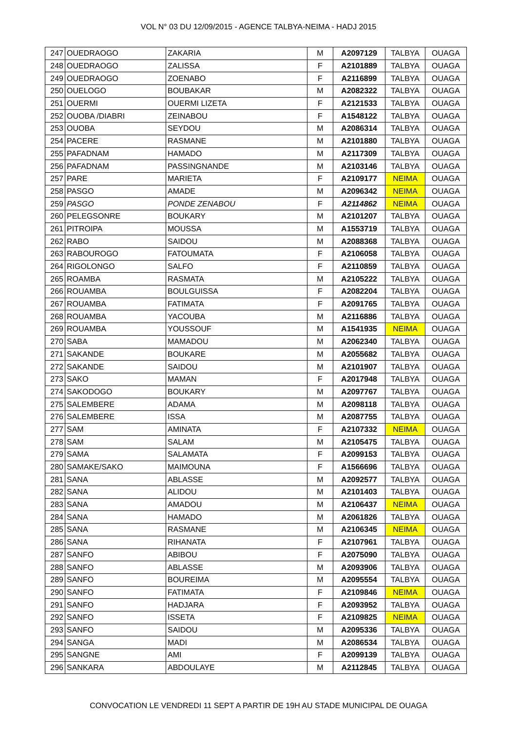VOL N° 03 DU 12/09/2015 - AGENCE TALBYA-NEIMA - HADJ 2015
| 247 | OUEDRAOGO | ZAKARIA | M | A2097129 | TALBYA | OUAGA |
| 248 | OUEDRAOGO | ZALISSA | F | A2101889 | TALBYA | OUAGA |
| 249 | OUEDRAOGO | ZOENABO | F | A2116899 | TALBYA | OUAGA |
| 250 | OUELOGO | BOUBAKAR | M | A2082322 | TALBYA | OUAGA |
| 251 | OUERMI | OUERMI LIZETA | F | A2121533 | TALBYA | OUAGA |
| 252 | OUOBA /DIABRI | ZEINABOU | F | A1548122 | TALBYA | OUAGA |
| 253 | OUOBA | SEYDOU | M | A2086314 | TALBYA | OUAGA |
| 254 | PACERE | RASMANE | M | A2101880 | TALBYA | OUAGA |
| 255 | PAFADNAM | HAMADO | M | A2117309 | TALBYA | OUAGA |
| 256 | PAFADNAM | PASSINGNANDE | M | A2103146 | TALBYA | OUAGA |
| 257 | PARE | MARIETA | F | A2109177 | NEIMA | OUAGA |
| 258 | PASGO | AMADE | M | A2096342 | NEIMA | OUAGA |
| 259 | PASGO | PONDE ZENABOU | F | A2114862 | NEIMA | OUAGA |
| 260 | PELEGSONRE | BOUKARY | M | A2101207 | TALBYA | OUAGA |
| 261 | PITROIPA | MOUSSA | M | A1553719 | TALBYA | OUAGA |
| 262 | RABO | SAIDOU | M | A2088368 | TALBYA | OUAGA |
| 263 | RABOUROGO | FATOUMATA | F | A2106058 | TALBYA | OUAGA |
| 264 | RIGOLONGO | SALFO | F | A2110859 | TALBYA | OUAGA |
| 265 | ROAMBA | RASMATA | M | A2105222 | TALBYA | OUAGA |
| 266 | ROUAMBA | BOULGUISSA | F | A2082204 | TALBYA | OUAGA |
| 267 | ROUAMBA | FATIMATA | F | A2091765 | TALBYA | OUAGA |
| 268 | ROUAMBA | YACOUBA | M | A2116886 | TALBYA | OUAGA |
| 269 | ROUAMBA | YOUSSOUF | M | A1541935 | NEIMA | OUAGA |
| 270 | SABA | MAMADOU | M | A2062340 | TALBYA | OUAGA |
| 271 | SAKANDE | BOUKARE | M | A2055682 | TALBYA | OUAGA |
| 272 | SAKANDE | SAIDOU | M | A2101907 | TALBYA | OUAGA |
| 273 | SAKO | MAMAN | F | A2017948 | TALBYA | OUAGA |
| 274 | SAKODOGO | BOUKARY | M | A2097767 | TALBYA | OUAGA |
| 275 | SALEMBERE | ADAMA | M | A2098118 | TALBYA | OUAGA |
| 276 | SALEMBERE | ISSA | M | A2087755 | TALBYA | OUAGA |
| 277 | SAM | AMINATA | F | A2107332 | NEIMA | OUAGA |
| 278 | SAM | SALAM | M | A2105475 | TALBYA | OUAGA |
| 279 | SAMA | SALAMATA | F | A2099153 | TALBYA | OUAGA |
| 280 | SAMAKE/SAKO | MAIMOUNA | F | A1566696 | TALBYA | OUAGA |
| 281 | SANA | ABLASSE | M | A2092577 | TALBYA | OUAGA |
| 282 | SANA | ALIDOU | M | A2101403 | TALBYA | OUAGA |
| 283 | SANA | AMADOU | M | A2106437 | NEIMA | OUAGA |
| 284 | SANA | HAMADO | M | A2061826 | TALBYA | OUAGA |
| 285 | SANA | RASMANE | M | A2106345 | NEIMA | OUAGA |
| 286 | SANA | RIHANATA | F | A2107961 | TALBYA | OUAGA |
| 287 | SANFO | ABIBOU | F | A2075090 | TALBYA | OUAGA |
| 288 | SANFO | ABLASSE | M | A2093906 | TALBYA | OUAGA |
| 289 | SANFO | BOUREIMA | M | A2095554 | TALBYA | OUAGA |
| 290 | SANFO | FATIMATA | F | A2109846 | NEIMA | OUAGA |
| 291 | SANFO | HADJARA | F | A2093952 | TALBYA | OUAGA |
| 292 | SANFO | ISSETA | F | A2109825 | NEIMA | OUAGA |
| 293 | SANFO | SAIDOU | M | A2095336 | TALBYA | OUAGA |
| 294 | SANGA | MADI | M | A2086534 | TALBYA | OUAGA |
| 295 | SANGNE | AMI | F | A2099139 | TALBYA | OUAGA |
| 296 | SANKARA | ABDOULAYE | M | A2112845 | TALBYA | OUAGA |
CONVOCATION LE VENDREDI 11 SEPT A PARTIR DE 19H AU STADE MUNICIPAL DE OUAGA